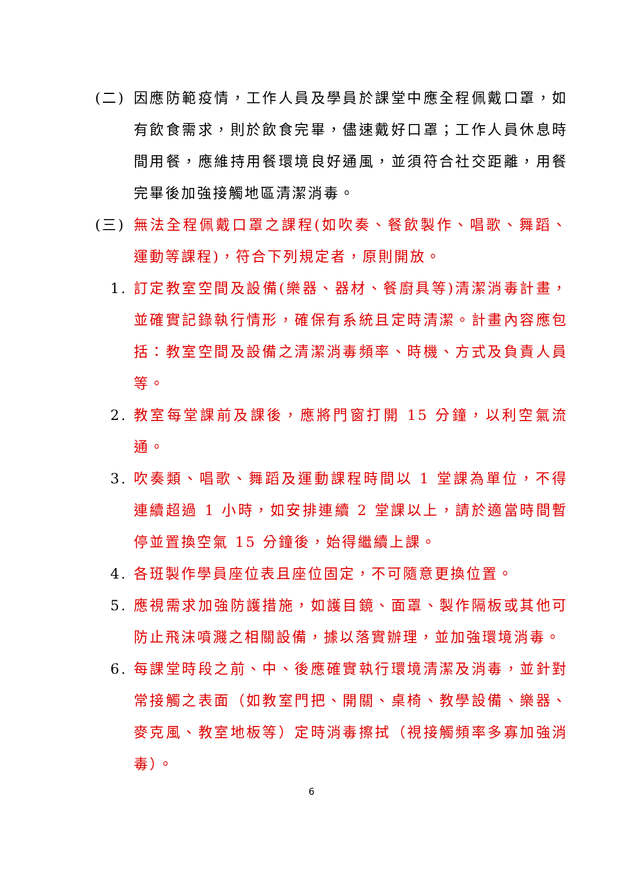(二) 因應防範疫情，工作人員及學員於課堂中應全程佩戴口罩，如有飲食需求，則於飲食完畢，儘速戴好口罩；工作人員休息時間用餐，應維持用餐環境良好通風，並須符合社交距離，用餐完畢後加強接觸地區清潔消毒。
(三) 無法全程佩戴口罩之課程(如吹奏、餐飲製作、唱歌、舞蹈、運動等課程)，符合下列規定者，原則開放。
1. 訂定教室空間及設備(樂器、器材、餐廚具等)清潔消毒計畫，並確實記錄執行情形，確保有系統且定時清潔。計畫內容應包括：教室空間及設備之清潔消毒頻率、時機、方式及負責人員等。
2. 教室每堂課前及課後，應將門窗打開 15 分鐘，以利空氣流通。
3. 吹奏類、唱歌、舞蹈及運動課程時間以 1 堂課為單位，不得連續超過 1 小時，如安排連續 2 堂課以上，請於適當時間暫停並置換空氣 15 分鐘後，始得繼續上課。
4. 各班製作學員座位表且座位固定，不可隨意更換位置。
5. 應視需求加強防護措施，如護目鏡、面罩、製作隔板或其他可防止飛沫噴濺之相關設備，據以落實辦理，並加強環境消毒。
6. 每課堂時段之前、中、後應確實執行環境清潔及消毒，並針對常接觸之表面（如教室門把、開關、桌椅、教學設備、樂器、麥克風、教室地板等）定時消毒擦拭（視接觸頻率多寡加強消毒）。
6